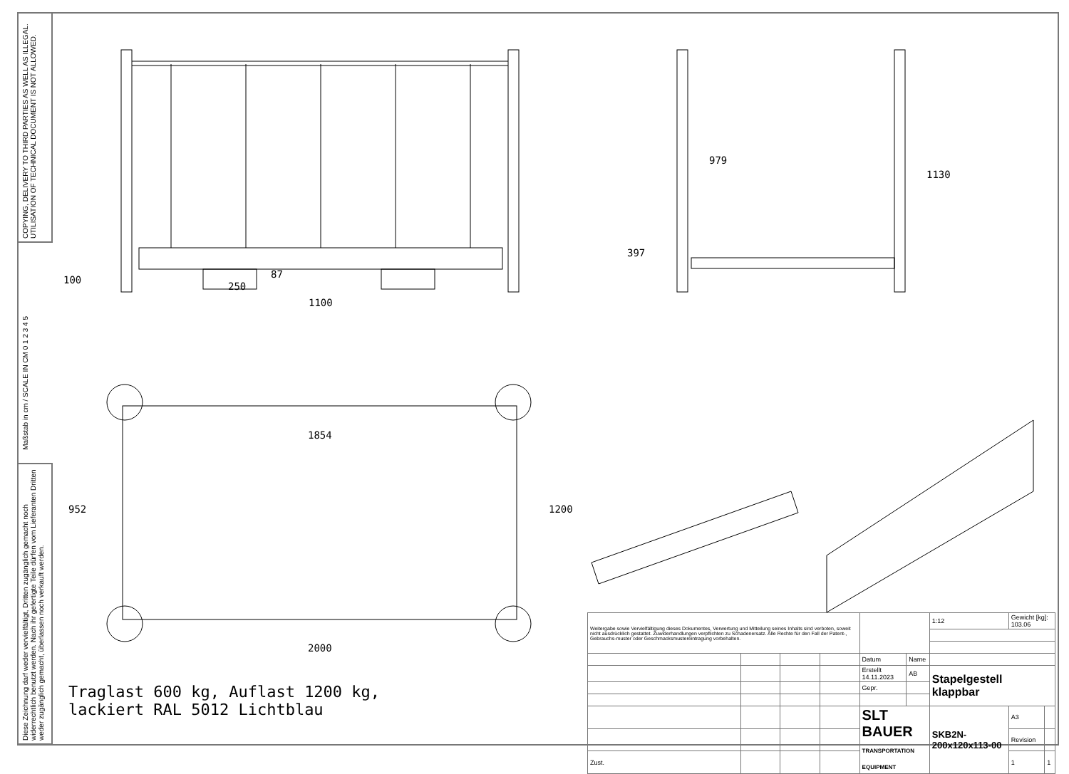COPYING, DELIVERY TO THIRD PARTIES AS WELL AS ILLEGAL. UTILISATION OF TECHNICAL DOCUMENT IS NOT ALLOWED.
Maßstab in cm / SCALE IN CM 0 1 2 3 4 5
Diese Zeichnung darf weder vervielfältigt, Dritten zugänglich gemacht noch widerrechtlich benutzt werden. Nach ihr gefertigte Teile dürfen vom Lieferanten Dritten weder zugänglich gemacht, überlassen noch verkauft werden.
250
1100
100
87
979
1130
397
1854
952
1200
2000
Traglast 600 kg, Auflast 1200 kg,
lackiert RAL 5012 Lichtblau
| Weitergabe sowie Vervielfältigung dieses Dokumentes, Verwertung und Mitteilung seines Inhalts sind verboten, soweit nicht ausdrücklich gestattet. Zuwiderhandlungen verpflichten zu Schadenersatz. Alle Rechte für den Fall der Patent-, Gebrauchs-muster oder Geschmacksmustereintragung vorbehalten. | | | | | | 1:12 | Gewicht [kg]: 103.06 | |
| | | | | Datum | Name | | | |
| | | | | Erstellt 14.11.2023 | AB | Stapelgestell klappbar | | |
| | | | | Gepr. | | | | |
| | | | | SLT BAUER TRANSPORTATION EQUIPMENT | | SKB2N-200x120x113-00 | A3 | |
| | | | | | | | Revision | |
| Zust. | | | | | | | 1 | 1 |